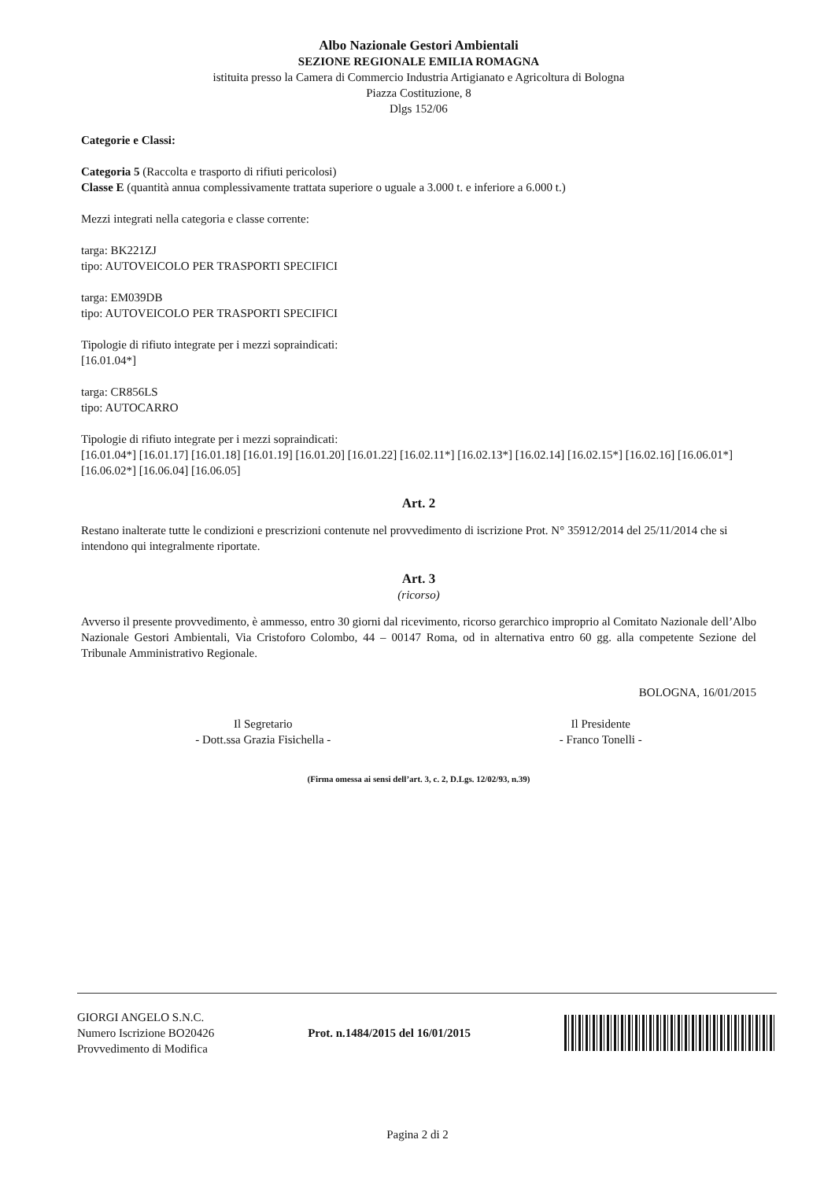Albo Nazionale Gestori Ambientali
SEZIONE REGIONALE EMILIA ROMAGNA
istituita presso la Camera di Commercio Industria Artigianato e Agricoltura di Bologna
Piazza Costituzione, 8
Dlgs 152/06
Categorie e Classi:
Categoria 5 (Raccolta e trasporto di rifiuti pericolosi)
Classe E (quantità annua complessivamente trattata superiore o uguale a 3.000 t. e inferiore a 6.000 t.)
Mezzi integrati nella categoria e classe corrente:
targa: BK221ZJ
tipo: AUTOVEICOLO PER TRASPORTI SPECIFICI
targa: EM039DB
tipo: AUTOVEICOLO PER TRASPORTI SPECIFICI
Tipologie di rifiuto integrate per i mezzi sopraindicati:
[16.01.04*]
targa: CR856LS
tipo: AUTOCARRO
Tipologie di rifiuto integrate per i mezzi sopraindicati:
[16.01.04*] [16.01.17] [16.01.18] [16.01.19] [16.01.20] [16.01.22] [16.02.11*] [16.02.13*] [16.02.14] [16.02.15*] [16.02.16] [16.06.01*] [16.06.02*] [16.06.04] [16.06.05]
Art. 2
Restano inalterate tutte le condizioni e prescrizioni contenute nel provvedimento di iscrizione Prot. N° 35912/2014 del 25/11/2014 che si intendono qui integralmente riportate.
Art. 3
(ricorso)
Avverso il presente provvedimento, è ammesso, entro 30 giorni dal ricevimento, ricorso gerarchico improprio al Comitato Nazionale dell’Albo Nazionale Gestori Ambientali, Via Cristoforo Colombo, 44 – 00147 Roma, od in alternativa entro 60 gg. alla competente Sezione del Tribunale Amministrativo Regionale.
BOLOGNA, 16/01/2015
Il Segretario
- Dott.ssa Grazia Fisichella -
Il Presidente
- Franco Tonelli -
(Firma omessa ai sensi dell’art. 3, c. 2, D.Lgs. 12/02/93, n.39)
GIORGI ANGELO S.N.C.
Numero Iscrizione BO20426
Provvedimento di Modifica
Prot. n.1484/2015 del 16/01/2015
Pagina 2 di 2